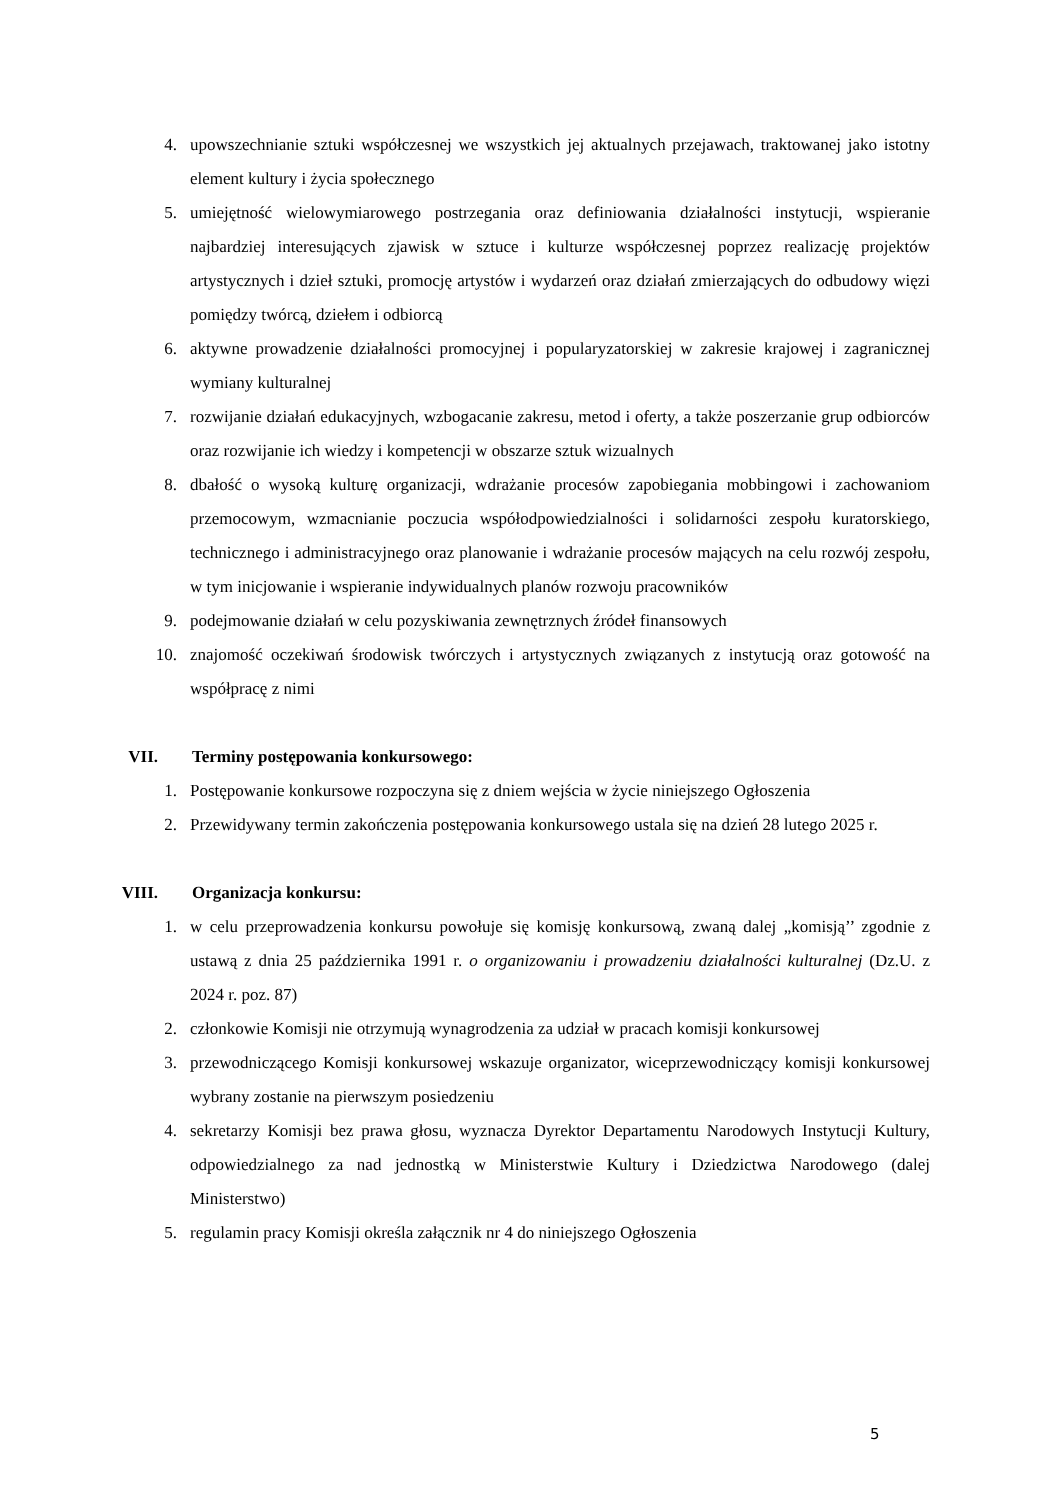4. upowszechnianie sztuki współczesnej we wszystkich jej aktualnych przejawach, traktowanej jako istotny element kultury i życia społecznego
5. umiejętność wielowymiarowego postrzegania oraz definiowania działalności instytucji, wspieranie najbardziej interesujących zjawisk w sztuce i kulturze współczesnej poprzez realizację projektów artystycznych i dzieł sztuki, promocję artystów i wydarzeń oraz działań zmierzających do odbudowy więzi pomiędzy twórcą, dziełem i odbiorcą
6. aktywne prowadzenie działalności promocyjnej i popularyzatorskiej w zakresie krajowej i zagranicznej wymiany kulturalnej
7. rozwijanie działań edukacyjnych, wzbogacanie zakresu, metod i oferty, a także poszerzanie grup odbiorców oraz rozwijanie ich wiedzy i kompetencji w obszarze sztuk wizualnych
8. dbałość o wysoką kulturę organizacji, wdrażanie procesów zapobiegania mobbingowi i zachowaniom przemocowym, wzmacnianie poczucia współodpowiedzialności i solidarności zespołu kuratorskiego, technicznego i administracyjnego oraz planowanie i wdrażanie procesów mających na celu rozwój zespołu, w tym inicjowanie i wspieranie indywidualnych planów rozwoju pracowników
9. podejmowanie działań w celu pozyskiwania zewnętrznych źródeł finansowych
10. znajomość oczekiwań środowisk twórczych i artystycznych związanych z instytucją oraz gotowość na współpracę z nimi
VII. Terminy postępowania konkursowego:
1. Postępowanie konkursowe rozpoczyna się z dniem wejścia w życie niniejszego Ogłoszenia
2. Przewidywany termin zakończenia postępowania konkursowego ustala się na dzień 28 lutego 2025 r.
VIII. Organizacja konkursu:
1. w celu przeprowadzenia konkursu powołuje się komisję konkursową, zwaną dalej „komisją’’ zgodnie z ustawą z dnia 25 października 1991 r. o organizowaniu i prowadzeniu działalności kulturalnej (Dz.U. z 2024 r. poz. 87)
2. członkowie Komisji nie otrzymują wynagrodzenia za udział w pracach komisji konkursowej
3. przewodniczącego Komisji konkursowej wskazuje organizator, wiceprzewodniczący komisji konkursowej wybrany zostanie na pierwszym posiedzeniu
4. sekretarzy Komisji bez prawa głosu, wyznacza Dyrektor Departamentu Narodowych Instytucji Kultury, odpowiedzialnego za nad jednostką w Ministerstwie Kultury i Dziedzictwa Narodowego (dalej Ministerstwo)
5. regulamin pracy Komisji określa załącznik nr 4 do niniejszego Ogłoszenia
5